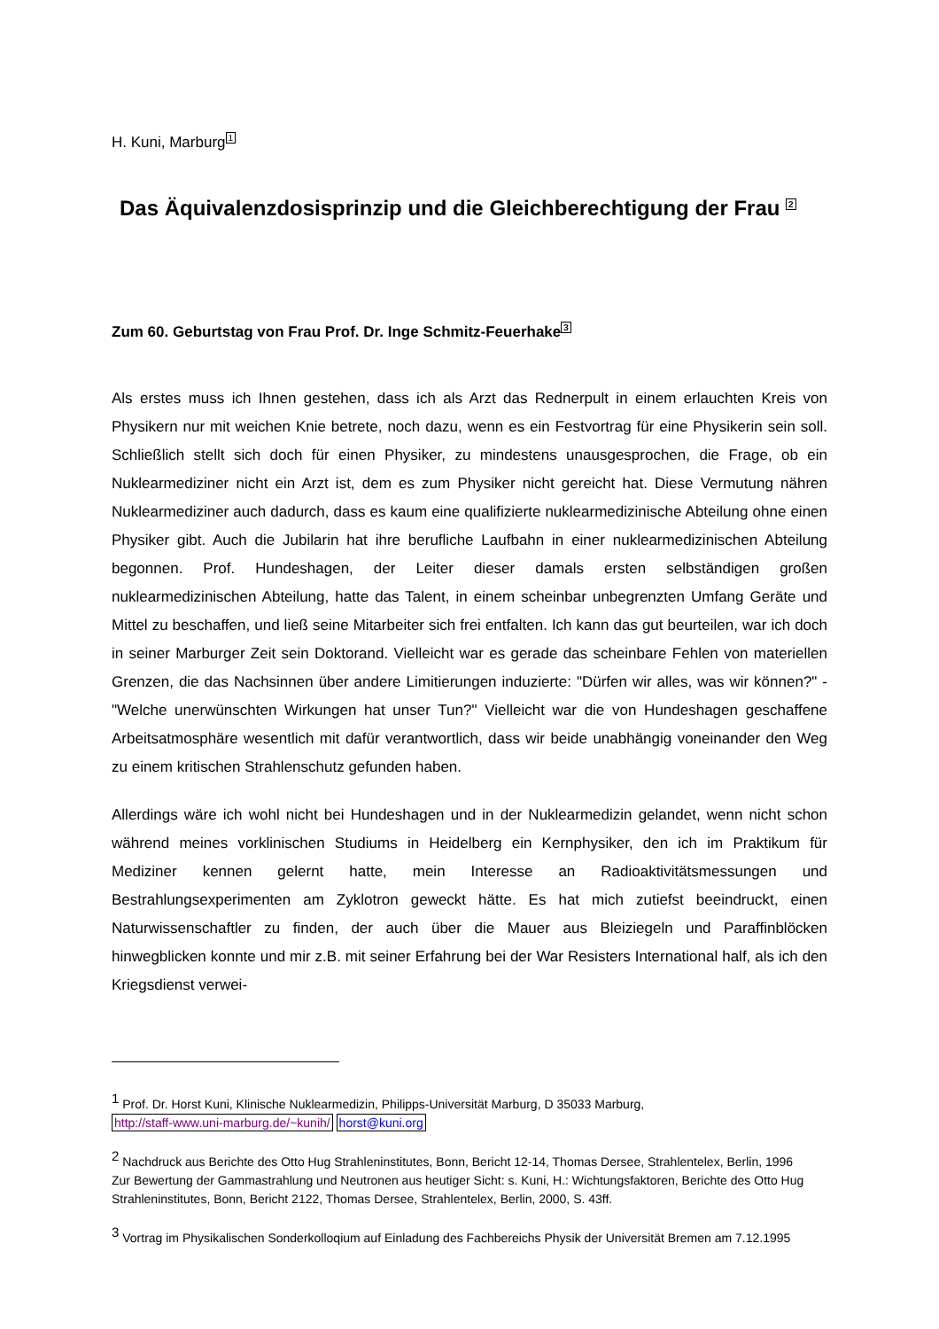H. Kuni, Marburg<sup>1</sup>
Das Äquivalenzdosisprinzip und die Gleichberechtigung der Frau <sup>2</sup>
Zum 60. Geburtstag von Frau Prof. Dr. Inge Schmitz-Feuerhake<sup>3</sup>
Als erstes muss ich Ihnen gestehen, dass ich als Arzt das Rednerpult in einem erlauchten Kreis von Physikern nur mit weichen Knie betrete, noch dazu, wenn es ein Festvortrag für eine Physikerin sein soll. Schließlich stellt sich doch für einen Physiker, zu mindestens unausgesprochen, die Frage, ob ein Nuklearmediziner nicht ein Arzt ist, dem es zum Physiker nicht gereicht hat. Diese Vermutung nähren Nuklearmediziner auch dadurch, dass es kaum eine qualifizierte nuklearmedizinische Abteilung ohne einen Physiker gibt. Auch die Jubilarin hat ihre berufliche Laufbahn in einer nuklearmedizinischen Abteilung begonnen. Prof. Hundeshagen, der Leiter dieser damals ersten selbständigen großen nuklearmedizinischen Abteilung, hatte das Talent, in einem scheinbar unbegrenzten Umfang Geräte und Mittel zu beschaffen, und ließ seine Mitarbeiter sich frei entfalten. Ich kann das gut beurteilen, war ich doch in seiner Marburger Zeit sein Doktorand. Vielleicht war es gerade das scheinbare Fehlen von materiellen Grenzen, die das Nachsinnen über andere Limitierungen induzierte: "Dürfen wir alles, was wir können?" - "Welche unerwünschten Wirkungen hat unser Tun?" Vielleicht war die von Hundeshagen geschaffene Arbeitsatmosphäre wesentlich mit dafür verantwortlich, dass wir beide unabhängig voneinander den Weg zu einem kritischen Strahlenschutz gefunden haben.
Allerdings wäre ich wohl nicht bei Hundeshagen und in der Nuklearmedizin gelandet, wenn nicht schon während meines vorklinischen Studiums in Heidelberg ein Kernphysiker, den ich im Praktikum für Mediziner kennen gelernt hatte, mein Interesse an Radioaktivitätsmessungen und Bestrahlungsexperimenten am Zyklotron geweckt hätte. Es hat mich zutiefst beeindruckt, einen Naturwissenschaftler zu finden, der auch über die Mauer aus Bleiziegeln und Paraffinblöcken hinwegblicken konnte und mir z.B. mit seiner Erfahrung bei der War Resisters International half, als ich den Kriegsdienst verwei-
<sup>1</sup> Prof. Dr. Horst Kuni, Klinische Nuklearmedizin, Philipps-Universität Marburg, D 35033 Marburg,
http://staff-www.uni-marburg.de/~kunih/ horst@kuni.org
<sup>2</sup> Nachdruck aus Berichte des Otto Hug Strahleninstitutes, Bonn, Bericht 12-14, Thomas Dersee, Strahlentelex, Berlin, 1996
Zur Bewertung der Gammastrahlung und Neutronen aus heutiger Sicht: s. Kuni, H.: Wichtungsfaktoren, Berichte des Otto Hug Strahleninstitutes, Bonn, Bericht 2122, Thomas Dersee, Strahlentelex, Berlin, 2000, S. 43ff.
<sup>3</sup> Vortrag im Physikalischen Sonderkolloqium auf Einladung des Fachbereichs Physik der Universität Bremen am 7.12.1995